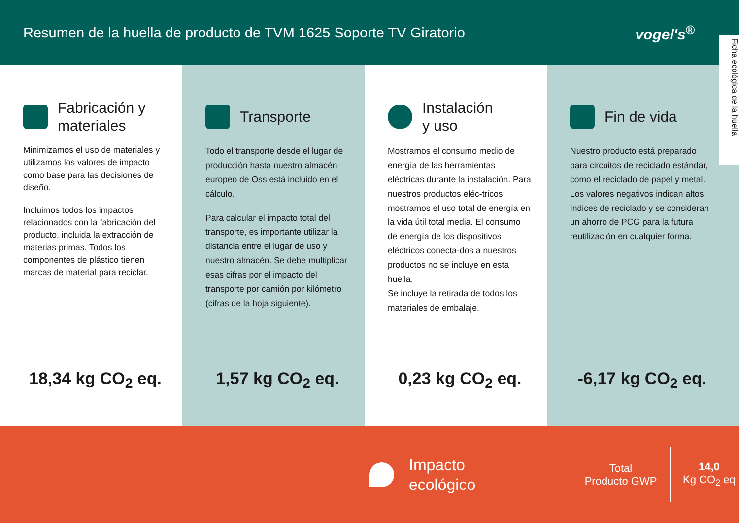Resumen de la huella de producto de TVM 1625 Soporte TV Giratorio
vogel's<sup>®</sup>
Ficha ecológica de la huella
Fabricación y
materiales
Minimizamos el uso de materiales y utilizamos los valores de impacto como base para las decisiones de diseño.
Incluimos todos los impactos relacionados con la fabricación del producto, incluida la extracción de materias primas. Todos los componentes de plástico tienen marcas de material para reciclar.
18,34 kg CO<sub>2</sub> eq.
Transporte
Todo el transporte desde el lugar de producción hasta nuestro almacén europeo de Oss está incluido en el cálculo.
Para calcular el impacto total del transporte, es importante utilizar la distancia entre el lugar de uso y nuestro almacén. Se debe multiplicar esas cifras por el impacto del transporte por camión por kilómetro (cifras de la hoja siguiente).
1,57 kg CO<sub>2</sub> eq.
Instalación
y uso
Mostramos el consumo medio de energía de las herramientas eléctricas durante la instalación. Para nuestros productos eléc-tricos, mostramos el uso total de energía en la vida útil total media. El consumo de energía de los dispositivos eléctricos conecta-dos a nuestros productos no se incluye en esta huella.
Se incluye la retirada de todos los materiales de embalaje.
0,23 kg CO<sub>2</sub> eq.
Fin de vida
Nuestro producto está preparado para circuitos de reciclado estándar, como el reciclado de papel y metal. Los valores negativos indican altos índices de reciclado y se consideran un ahorro de PCG para la futura reutilización en cualquier forma.
-6,17 kg CO<sub>2</sub> eq.
Impacto
ecológico
Total
Producto GWP
14,0
Kg CO<sub>2</sub> eq